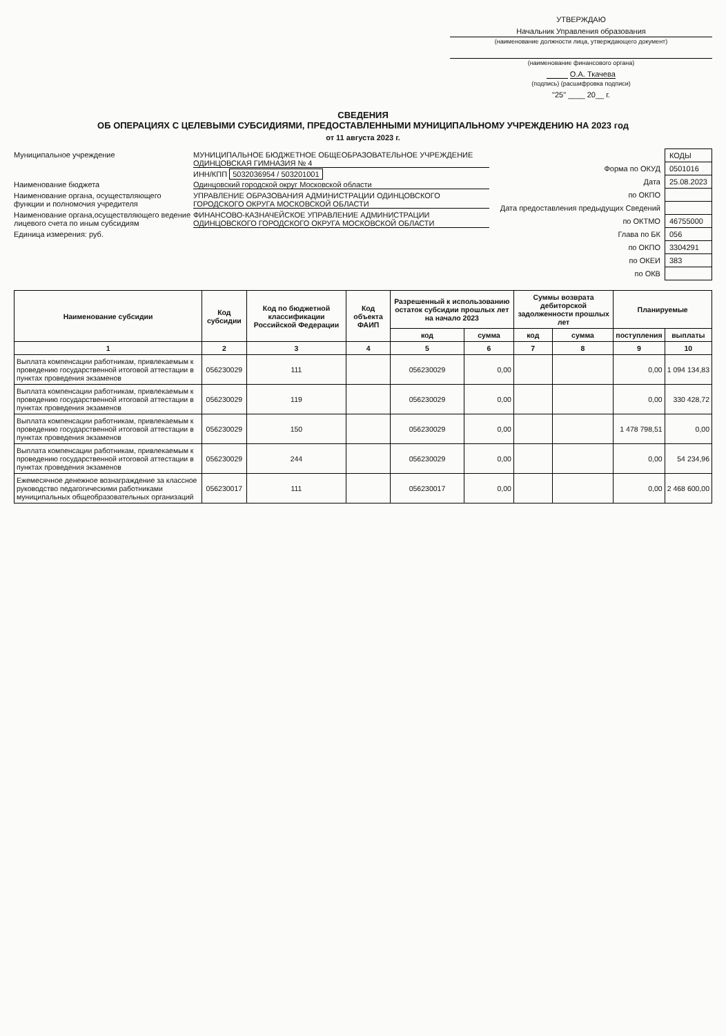УТВЕРЖДАЮ
Начальник Управления образования
(наименование должности лица, утверждающего документ)
(наименование финансового органа)
О.А. Ткачева
(подпись) (расшифровка подписи)
"25" ____ 20__ г.
СВЕДЕНИЯ
ОБ ОПЕРАЦИЯХ С ЦЕЛЕВЫМИ СУБСИДИЯМИ, ПРЕДОСТАВЛЕННЫМИ МУНИЦИПАЛЬНОМУ УЧРЕЖДЕНИЮ НА 2023 год
от 11 августа 2023 г.
Муниципальное учреждение МУНИЦИПАЛЬНОЕ БЮДЖЕТНОЕ ОБЩЕОБРАЗОВАТЕЛЬНОЕ УЧРЕЖДЕНИЕ ОДИНЦОВСКАЯ ГИМНАЗИЯ № 4
ИНН/КПП 5032036954 / 503201001
Наименование бюджета Одинцовский городской округ Московской области
Наименование органа, осуществляющего функции и полномочия учредителя УПРАВЛЕНИЕ ОБРАЗОВАНИЯ АДМИНИСТРАЦИИ ОДИНЦОВСКОГО ГОРОДСКОГО ОКРУГА МОСКОВСКОЙ ОБЛАСТИ
Наименование органа,осуществляющего ведение лицевого счета по иным субсидиям ФИНАНСОВО-КАЗНАЧЕЙСКОЕ УПРАВЛЕНИЕ АДМИНИСТРАЦИИ ОДИНЦОВСКОГО ГОРОДСКОГО ОКРУГА МОСКОВСКОЙ ОБЛАСТИ
Единица измерения: руб.
| | КОДЫ |
| Форма по ОКУД | 0501016 |
| Дата | 25.08.2023 |
| по ОКПО | |
| Дата предоставления предыдущих Сведений | |
| по ОКТМО | 46755000 |
| Глава по БК | 056 |
| по ОКПО | 3304291 |
| по ОКЕИ | 383 |
| по ОКВ | |
| Наименование субсидии | Код субсидии | Код по бюджетной классификации Российской Федерации | Код объекта ФАИП | Разрешенный к использованию остаток субсидии прошлых лет на начало 2023 | | Суммы возврата дебиторской задолженности прошлых лет | | Планируемые | |
| --- | --- | --- | --- | --- | --- | --- | --- | --- | --- |
| | | | | код | сумма | код | сумма | поступления | выплаты |
| 1 | 2 | 3 | 4 | 5 | 6 | 7 | 8 | 9 | 10 |
| Выплата компенсации работникам, привлекаемым к проведению государственной итоговой аттестации в пунктах проведения экзаменов | 056230029 | 111 | | 056230029 | 0,00 | | | 0,00 | 1 094 134,83 |
| Выплата компенсации работникам, привлекаемым к проведению государственной итоговой аттестации в пунктах проведения экзаменов | 056230029 | 119 | | 056230029 | 0,00 | | | 0,00 | 330 428,72 |
| Выплата компенсации работникам, привлекаемым к проведению государственной итоговой аттестации в пунктах проведения экзаменов | 056230029 | 150 | | 056230029 | 0,00 | | | 1 478 798,51 | 0,00 |
| Выплата компенсации работникам, привлекаемым к проведению государственной итоговой аттестации в пунктах проведения экзаменов | 056230029 | 244 | | 056230029 | 0,00 | | | 0,00 | 54 234,96 |
| Ежемесячное денежное вознаграждение за классное руководство педагогическими работниками муниципальных общеобразовательных организаций | 056230017 | 111 | | 056230017 | 0,00 | | | 0,00 | 2 468 600,00 |